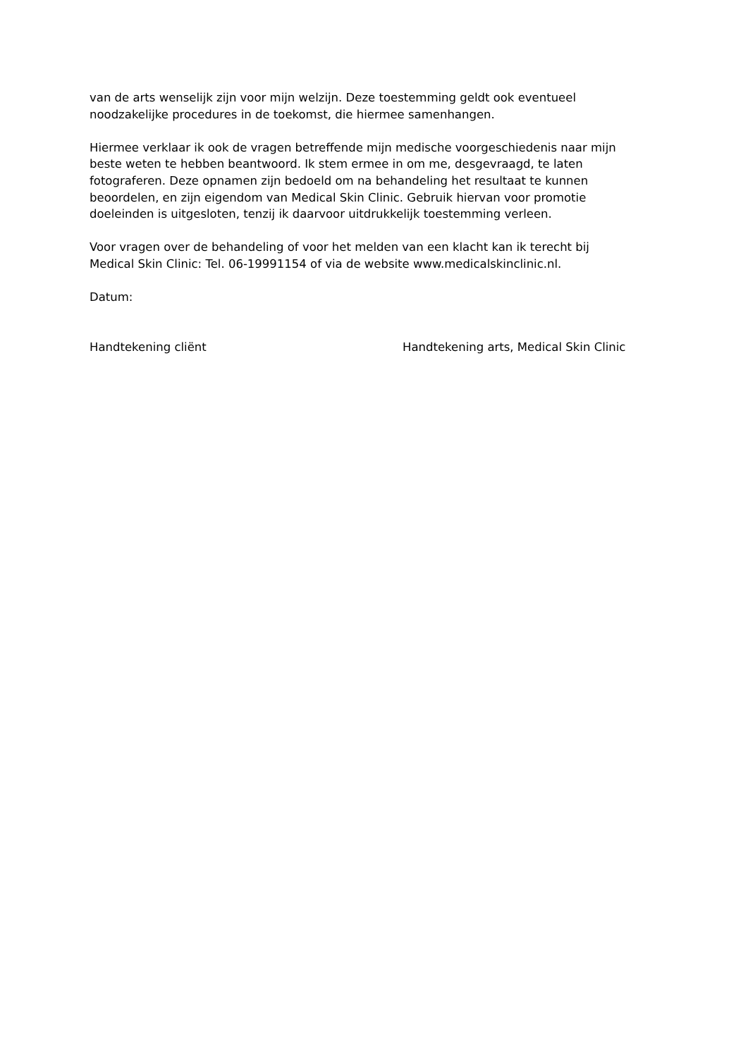van de arts wenselijk zijn voor mijn welzijn. Deze toestemming geldt ook eventueel
noodzakelijke procedures in de toekomst, die hiermee samenhangen.
Hiermee verklaar ik ook de vragen betreffende mijn medische voorgeschiedenis naar mijn
beste weten te hebben beantwoord. Ik stem ermee in om me, desgevraagd, te laten
fotograferen. Deze opnamen zijn bedoeld om na behandeling het resultaat te kunnen
beoordelen, en zijn eigendom van Medical Skin Clinic. Gebruik hiervan voor promotie
doeleinden is uitgesloten, tenzij ik daarvoor uitdrukkelijk toestemming verleen.
Voor vragen over de behandeling of voor het melden van een klacht kan ik terecht bij
Medical Skin Clinic: Tel. 06-19991154 of via de website www.medicalskinclinic.nl.
Datum:
Handtekening cliënt Handtekening arts, Medical Skin Clinic